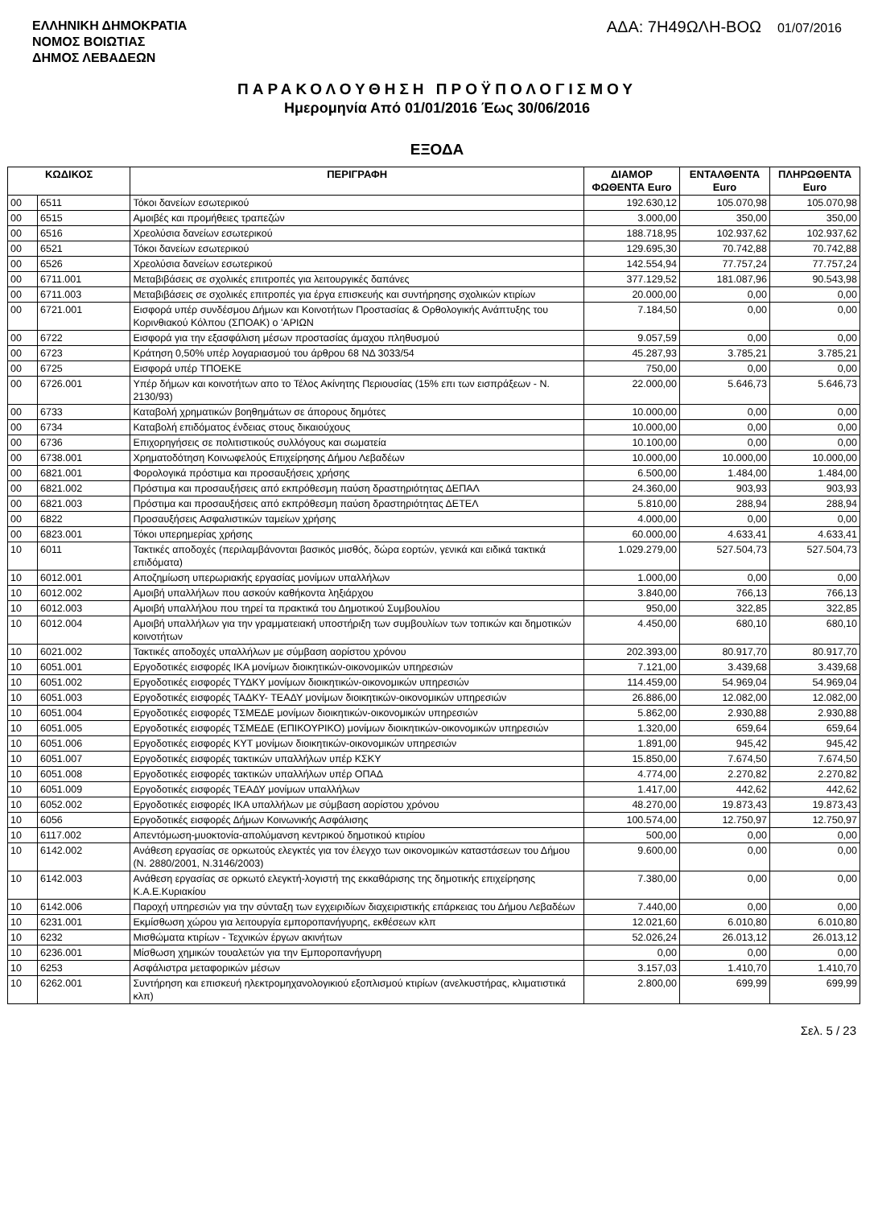ΕΛΛΗΝΙΚΗ ΔΗΜΟΚΡΑΤΙΑ
ΝΟΜΟΣ ΒΟΙΩΤΙΑΣ
ΔΗΜΟΣ ΛΕΒΑΔΕΩΝ
ΑΔΑ: 7Η49ΩΛΗ-ΒΟΩ 01/07/2016
ΠΑΡΑΚΟΛΟΥΘΗΣΗ ΠΡΟΫΠΟΛΟΓΙΣΜΟΥ
Ημερομηνία Από 01/01/2016 Έως 30/06/2016
ΕΞΟΔΑ
| ΚΩΔΙΚΟΣ | | ΠΕΡΙΓΡΑΦΗ | ΔΙΑΜΟΡ ΦΩΘΕΝΤΑ Euro | ΕΝΤΑΛΘΕΝΤΑ Euro | ΠΛΗΡΩΘΕΝΤΑ Euro |
| --- | --- | --- | --- | --- | --- |
| 00 | 6511 | Τόκοι δανείων εσωτερικού | 192.630,12 | 105.070,98 | 105.070,98 |
| 00 | 6515 | Αμοιβές και προμήθειες τραπεζών | 3.000,00 | 350,00 | 350,00 |
| 00 | 6516 | Χρεολύσια δανείων εσωτερικού | 188.718,95 | 102.937,62 | 102.937,62 |
| 00 | 6521 | Τόκοι δανείων εσωτερικού | 129.695,30 | 70.742,88 | 70.742,88 |
| 00 | 6526 | Χρεολύσια δανείων εσωτερικού | 142.554,94 | 77.757,24 | 77.757,24 |
| 00 | 6711.001 | Μεταβιβάσεις σε σχολικές επιτροπές για λειτουργικές δαπάνες | 377.129,52 | 181.087,96 | 90.543,98 |
| 00 | 6711.003 | Μεταβιβάσεις σε σχολικές επιτροπές για έργα επισκευής και συντήρησης σχολικών κτιρίων | 20.000,00 | 0,00 | 0,00 |
| 00 | 6721.001 | Εισφορά υπέρ συνδέσμου Δήμων και Κοινοτήτων Προστασίας & Ορθολογικής Ανάπτυξης του Κορινθιακού Κόλπου (ΣΠΟΑΚ) ο 'ΑΡΙΩΝ | 7.184,50 | 0,00 | 0,00 |
| 00 | 6722 | Εισφορά για την εξασφάλιση μέσων προστασίας άμαχου πληθυσμού | 9.057,59 | 0,00 | 0,00 |
| 00 | 6723 | Κράτηση 0,50% υπέρ λογαριασμού του άρθρου 68 ΝΔ 3033/54 | 45.287,93 | 3.785,21 | 3.785,21 |
| 00 | 6725 | Εισφορά υπέρ ΤΠΟΕΚΕ | 750,00 | 0,00 | 0,00 |
| 00 | 6726.001 | Υπέρ δήμων και κοινοτήτων απο το Τέλος Ακίνητης Περιουσίας (15% επι των εισπράξεων - Ν. 2130/93) | 22.000,00 | 5.646,73 | 5.646,73 |
| 00 | 6733 | Καταβολή χρηματικών βοηθημάτων σε άπορους δημότες | 10.000,00 | 0,00 | 0,00 |
| 00 | 6734 | Καταβολή επιδόματος ένδειας στους δικαιούχους | 10.000,00 | 0,00 | 0,00 |
| 00 | 6736 | Επιχορηγήσεις σε πολιτιστικούς συλλόγους και σωματεία | 10.100,00 | 0,00 | 0,00 |
| 00 | 6738.001 | Χρηματοδότηση Κοινωφελούς Επιχείρησης Δήμου Λεβαδέων | 10.000,00 | 10.000,00 | 10.000,00 |
| 00 | 6821.001 | Φορολογικά πρόστιμα και προσαυξήσεις χρήσης | 6.500,00 | 1.484,00 | 1.484,00 |
| 00 | 6821.002 | Πρόστιμα και προσαυξήσεις από εκπρόθεσμη παύση δραστηριότητας ΔΕΠΑΛ | 24.360,00 | 903,93 | 903,93 |
| 00 | 6821.003 | Πρόστιμα και προσαυξήσεις από εκπρόθεσμη παύση δραστηριότητας ΔΕΤΕΛ | 5.810,00 | 288,94 | 288,94 |
| 00 | 6822 | Προσαυξήσεις Ασφαλιστικών ταμείων χρήσης | 4.000,00 | 0,00 | 0,00 |
| 00 | 6823.001 | Τόκοι υπερημερίας χρήσης | 60.000,00 | 4.633,41 | 4.633,41 |
| 10 | 6011 | Τακτικές αποδοχές (περιλαμβάνονται βασικός μισθός, δώρα εορτών, γενικά και ειδικά τακτικά επιδόματα) | 1.029.279,00 | 527.504,73 | 527.504,73 |
| 10 | 6012.001 | Αποζημίωση υπερωριακής εργασίας μονίμων υπαλλήλων | 1.000,00 | 0,00 | 0,00 |
| 10 | 6012.002 | Αμοιβή υπαλλήλων που ασκούν καθήκοντα ληξιάρχου | 3.840,00 | 766,13 | 766,13 |
| 10 | 6012.003 | Αμοιβή υπαλλήλου που τηρεί τα πρακτικά του Δημοτικού Συμβουλίου | 950,00 | 322,85 | 322,85 |
| 10 | 6012.004 | Αμοιβή υπαλλήλων για την γραμματειακή υποστήριξη των συμβουλίων των τοπικών και δημοτικών κοινοτήτων | 4.450,00 | 680,10 | 680,10 |
| 10 | 6021.002 | Τακτικές αποδοχές υπαλλήλων με σύμβαση αορίστου χρόνου | 202.393,00 | 80.917,70 | 80.917,70 |
| 10 | 6051.001 | Εργοδοτικές εισφορές ΙΚΑ μονίμων διοικητικών-οικονομικών υπηρεσιών | 7.121,00 | 3.439,68 | 3.439,68 |
| 10 | 6051.002 | Εργοδοτικές εισφορές ΤΥΔΚΥ μονίμων διοικητικών-οικονομικών υπηρεσιών | 114.459,00 | 54.969,04 | 54.969,04 |
| 10 | 6051.003 | Εργοδοτικές εισφορές ΤΑΔΚΥ- ΤΕΑΔΥ μονίμων διοικητικών-οικονομικών υπηρεσιών | 26.886,00 | 12.082,00 | 12.082,00 |
| 10 | 6051.004 | Εργοδοτικές εισφορές ΤΣΜΕΔΕ μονίμων διοικητικών-οικονομικών υπηρεσιών | 5.862,00 | 2.930,88 | 2.930,88 |
| 10 | 6051.005 | Εργοδοτικές εισφορές ΤΣΜΕΔΕ (ΕΠΙΚΟΥΡΙΚΟ) μονίμων διοικητικών-οικονομικών υπηρεσιών | 1.320,00 | 659,64 | 659,64 |
| 10 | 6051.006 | Εργοδοτικές εισφορές ΚΥΤ μονίμων διοικητικών-οικονομικών υπηρεσιών | 1.891,00 | 945,42 | 945,42 |
| 10 | 6051.007 | Εργοδοτικές εισφορές τακτικών υπαλλήλων υπέρ ΚΣΚΥ | 15.850,00 | 7.674,50 | 7.674,50 |
| 10 | 6051.008 | Εργοδοτικές εισφορές τακτικών υπαλλήλων υπέρ ΟΠΑΔ | 4.774,00 | 2.270,82 | 2.270,82 |
| 10 | 6051.009 | Εργοδοτικές εισφορές ΤΕΑΔΥ μονίμων υπαλλήλων | 1.417,00 | 442,62 | 442,62 |
| 10 | 6052.002 | Εργοδοτικές εισφορές ΙΚΑ υπαλλήλων με σύμβαση αορίστου χρόνου | 48.270,00 | 19.873,43 | 19.873,43 |
| 10 | 6056 | Εργοδοτικές εισφορές Δήμων Κοινωνικής Ασφάλισης | 100.574,00 | 12.750,97 | 12.750,97 |
| 10 | 6117.002 | Απεντόμωση-μυοκτονία-απολύμανση κεντρικού δημοτικού κτιρίου | 500,00 | 0,00 | 0,00 |
| 10 | 6142.002 | Ανάθεση εργασίας σε ορκωτούς ελεγκτές για τον έλεγχο των οικονομικών καταστάσεων του Δήμου (Ν. 2880/2001, Ν.3146/2003) | 9.600,00 | 0,00 | 0,00 |
| 10 | 6142.003 | Ανάθεση εργασίας σε ορκωτό ελεγκτή-λογιστή της εκκαθάρισης της δημοτικής επιχείρησης Κ.Α.Ε.Κυριακίου | 7.380,00 | 0,00 | 0,00 |
| 10 | 6142.006 | Παροχή υπηρεσιών για την σύνταξη των εγχειριδίων διαχειριστικής επάρκειας του Δήμου Λεβαδέων | 7.440,00 | 0,00 | 0,00 |
| 10 | 6231.001 | Εκμίσθωση χώρου για λειτουργία εμποροπανήγυρης, εκθέσεων κλπ | 12.021,60 | 6.010,80 | 6.010,80 |
| 10 | 6232 | Μισθώματα κτιρίων - Τεχνικών έργων ακινήτων | 52.026,24 | 26.013,12 | 26.013,12 |
| 10 | 6236.001 | Μίσθωση χημικών τουαλετών για την Εμποροπανήγυρη | 0,00 | 0,00 | 0,00 |
| 10 | 6253 | Ασφάλιστρα μεταφορικών μέσων | 3.157,03 | 1.410,70 | 1.410,70 |
| 10 | 6262.001 | Συντήρηση και επισκευή ηλεκτρομηχανολογικιού εξοπλισμού κτιρίων (ανελκυστήρας, κλιματιστικά κλπ) | 2.800,00 | 699,99 | 699,99 |
Σελ. 5 / 23